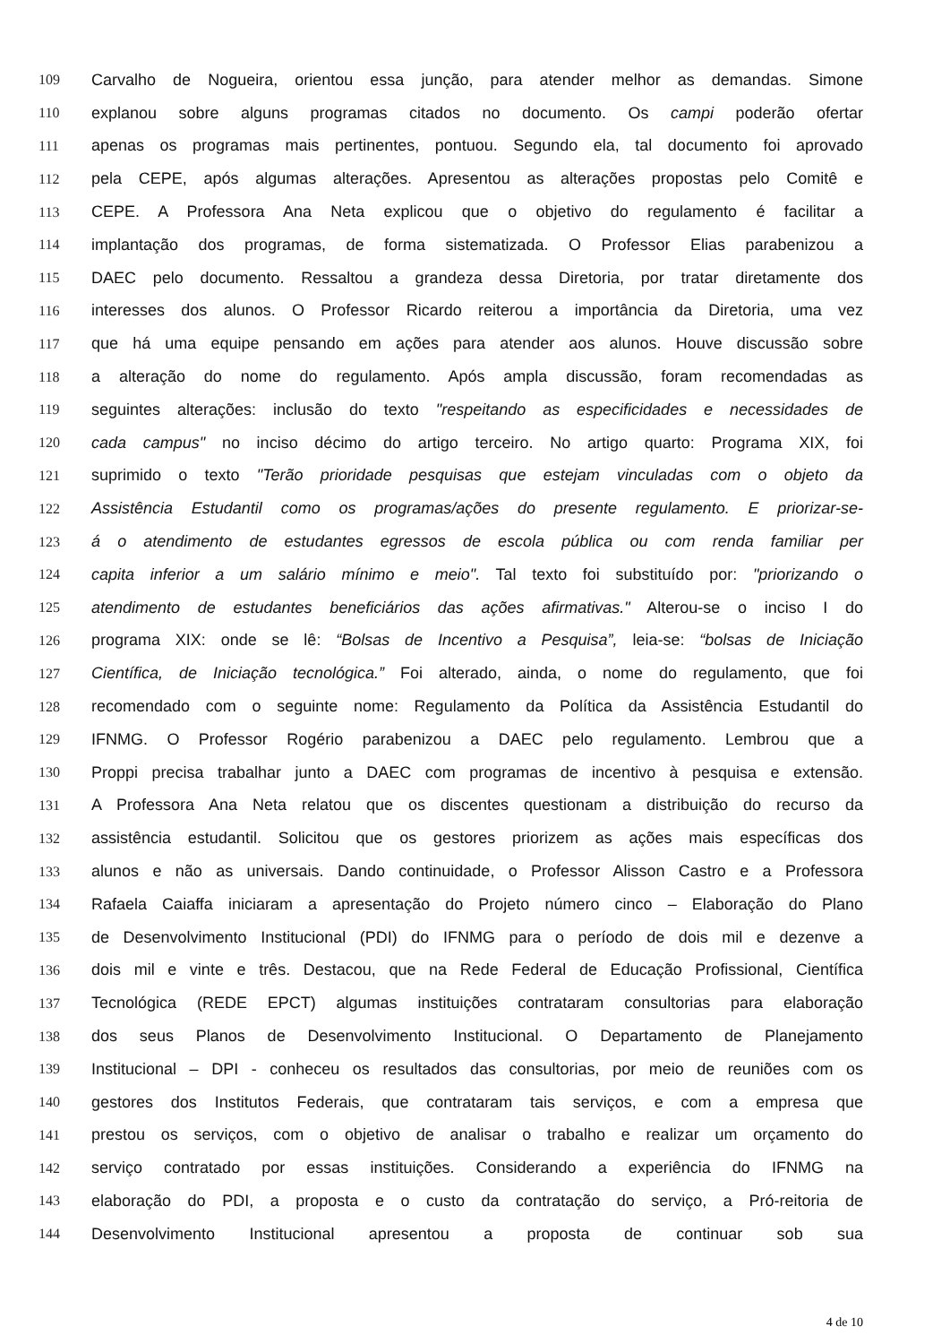109 Carvalho de Nogueira, orientou essa junção, para atender melhor as demandas. Simone
110 explanou sobre alguns programas citados no documento. Os campi poderão ofertar
111 apenas os programas mais pertinentes, pontuou. Segundo ela, tal documento foi aprovado
112 pela CEPE, após algumas alterações. Apresentou as alterações propostas pelo Comitê e
113 CEPE. A Professora Ana Neta explicou que o objetivo do regulamento é facilitar a
114 implantação dos programas, de forma sistematizada. O Professor Elias parabenizou a
115 DAEC pelo documento. Ressaltou a grandeza dessa Diretoria, por tratar diretamente dos
116 interesses dos alunos. O Professor Ricardo reiterou a importância da Diretoria, uma vez
117 que há uma equipe pensando em ações para atender aos alunos. Houve discussão sobre
118 a alteração do nome do regulamento. Após ampla discussão, foram recomendadas as
119 seguintes alterações: inclusão do texto "respeitando as especificidades e necessidades de
120 cada campus" no inciso décimo do artigo terceiro. No artigo quarto: Programa XIX, foi
121 suprimido o texto "Terão prioridade pesquisas que estejam vinculadas com o objeto da
122 Assistência Estudantil como os programas/ações do presente regulamento. E priorizar-se-
123 á o atendimento de estudantes egressos de escola pública ou com renda familiar per
124 capita inferior a um salário mínimo e meio". Tal texto foi substituído por: "priorizando o
125 atendimento de estudantes beneficiários das ações afirmativas." Alterou-se o inciso I do
126 programa XIX: onde se lê: “Bolsas de Incentivo a Pesquisa”, leia-se: “bolsas de Iniciação
127 Científica, de Iniciação tecnológica.” Foi alterado, ainda, o nome do regulamento, que foi
128 recomendado com o seguinte nome: Regulamento da Política da Assistência Estudantil do
129 IFNMG. O Professor Rogério parabenizou a DAEC pelo regulamento. Lembrou que a
130 Proppi precisa trabalhar junto a DAEC com programas de incentivo à pesquisa e extensão.
131 A Professora Ana Neta relatou que os discentes questionam a distribuição do recurso da
132 assistência estudantil. Solicitou que os gestores priorizem as ações mais específicas dos
133 alunos e não as universais. Dando continuidade, o Professor Alisson Castro e a Professora
134 Rafaela Caiaffa iniciaram a apresentação do Projeto número cinco – Elaboração do Plano
135 de Desenvolvimento Institucional (PDI) do IFNMG para o período de dois mil e dezenve a
136 dois mil e vinte e três. Destacou, que na Rede Federal de Educação Profissional, Científica
137 Tecnológica (REDE EPCT) algumas instituições contrataram consultorias para elaboração
138 dos seus Planos de Desenvolvimento Institucional. O Departamento de Planejamento
139 Institucional – DPI - conheceu os resultados das consultorias, por meio de reuniões com os
140 gestores dos Institutos Federais, que contrataram tais serviços, e com a empresa que
141 prestou os serviços, com o objetivo de analisar o trabalho e realizar um orçamento do
142 serviço contratado por essas instituições. Considerando a experiência do IFNMG na
143 elaboração do PDI, a proposta e o custo da contratação do serviço, a Pró-reitoria de
144 Desenvolvimento Institucional apresentou a proposta de continuar sob sua
4 de 10